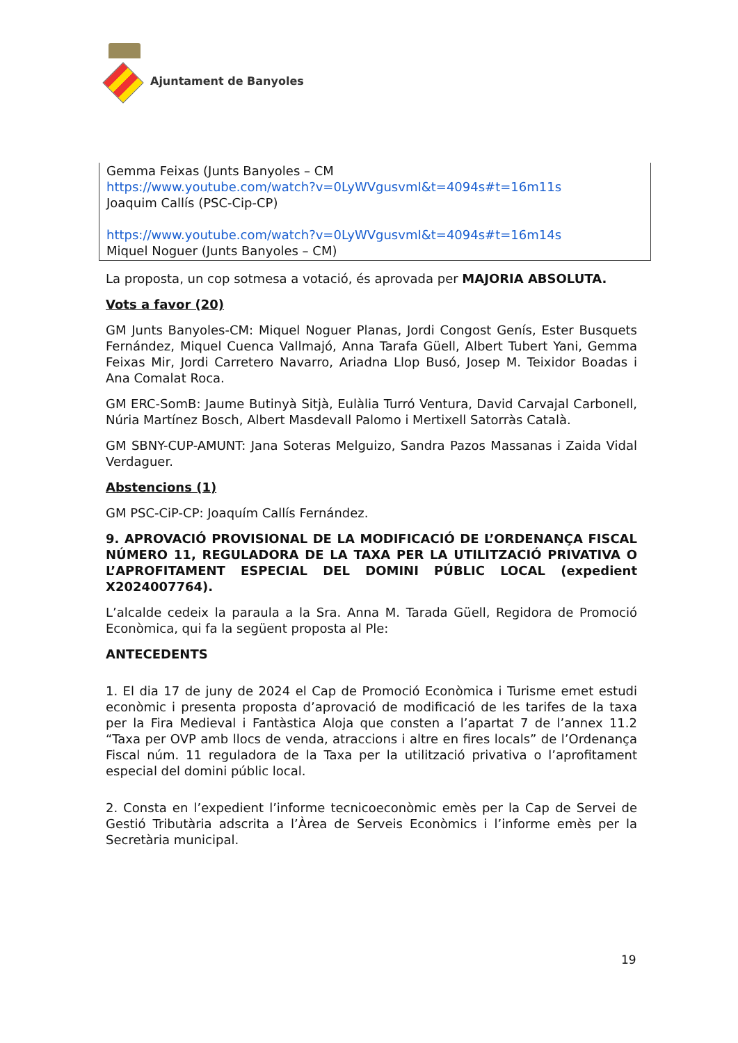Ajuntament de Banyoles
Gemma Feixas (Junts Banyoles – CM
https://www.youtube.com/watch?v=0LyWVgusvmI&t=4094s#t=16m11s
Joaquim Callís (PSC-Cip-CP)
https://www.youtube.com/watch?v=0LyWVgusvmI&t=4094s#t=16m14s
Miquel Noguer (Junts Banyoles – CM)
La proposta, un cop sotmesa a votació, és aprovada per MAJORIA ABSOLUTA.
Vots a favor (20)
GM Junts Banyoles-CM: Miquel Noguer Planas, Jordi Congost Genís, Ester Busquets Fernández, Miquel Cuenca Vallmajó, Anna Tarafa Güell, Albert Tubert Yani, Gemma Feixas Mir, Jordi Carretero Navarro, Ariadna Llop Busó, Josep M. Teixidor Boadas i Ana Comalat Roca.
GM ERC-SomB: Jaume Butinyà Sitjà, Eulàlia Turró Ventura, David Carvajal Carbonell, Núria Martínez Bosch, Albert Masdevall Palomo i Mertixell Satorràs Català.
GM SBNY-CUP-AMUNT: Jana Soteras Melguizo, Sandra Pazos Massanas i Zaida Vidal Verdaguer.
Abstencions (1)
GM PSC-CiP-CP: Joaquím Callís Fernández.
9. APROVACIÓ PROVISIONAL DE LA MODIFICACIÓ DE L’ORDENANÇA FISCAL NÚMERO 11, REGULADORA DE LA TAXA PER LA UTILITZACIÓ PRIVATIVA O L’APROFITAMENT ESPECIAL DEL DOMINI PÚBLIC LOCAL (expedient X2024007764).
L’alcalde cedeix la paraula a la Sra. Anna M. Tarada Güell, Regidora de Promoció Econòmica, qui fa la següent proposta al Ple:
ANTECEDENTS
1. El dia 17 de juny de 2024 el Cap de Promoció Econòmica i Turisme emet estudi econòmic i presenta proposta d’aprovació de modificació de les tarifes de la taxa per la Fira Medieval i Fantàstica Aloja que consten a l’apartat 7 de l’annex 11.2 “Taxa per OVP amb llocs de venda, atraccions i altre en fires locals” de l’Ordenança Fiscal núm. 11 reguladora de la Taxa per la utilització privativa o l’aprofitament especial del domini públic local.
2. Consta en l’expedient l’informe tecnicoeconòmic emès per la Cap de Servei de Gestió Tributària adscrita a l’Àrea de Serveis Econòmics i l’informe emès per la Secretària municipal.
19